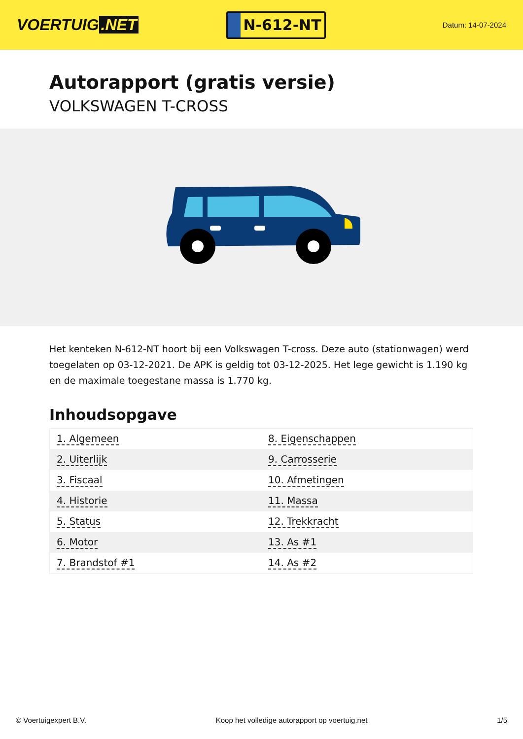VOERTUIG.NET
N-612-NT
Datum: 14-07-2024
Autorapport (gratis versie)
VOLKSWAGEN T-CROSS
Het kenteken N-612-NT hoort bij een Volkswagen T-cross. Deze auto (stationwagen) werd toegelaten op 03-12-2021. De APK is geldig tot 03-12-2025. Het lege gewicht is 1.190 kg en de maximale toegestane massa is 1.770 kg.
Inhoudsopgave
| 1. Algemeen | 8. Eigenschappen |
| 2. Uiterlijk | 9. Carrosserie |
| 3. Fiscaal | 10. Afmetingen |
| 4. Historie | 11. Massa |
| 5. Status | 12. Trekkracht |
| 6. Motor | 13. As #1 |
| 7. Brandstof #1 | 14. As #2 |
© Voertuigexpert B.V. Koop het volledige autorapport op voertuig.net 1/5